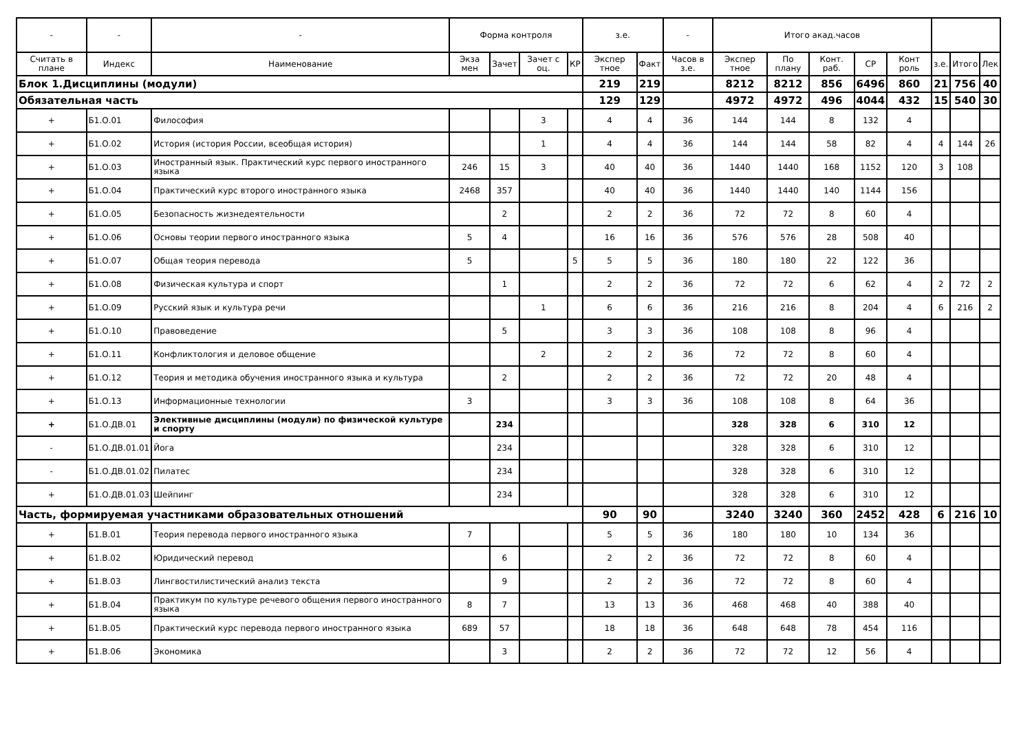| - | - | - | Форма контроля | | | | з.е. | | - | Итого акад.часов | | | | | | | |
| --- | --- | --- | --- | --- | --- | --- | --- | --- | --- | --- | --- | --- | --- | --- | --- | --- | --- |
| Считать в плане | Индекс | Наименование | Экза мен | Зачет | Зачет с оц. | КР | Экспер тное | Факт | Часов в з.е. | Экспер тное | По плану | Конт. раб. | СР | Конт роль | з.е. | Итого | Лек |
| Блок 1.Дисциплины (модули) | | | | | | | 219 | 219 | | 8212 | 8212 | 856 | 6496 | 860 | 21 | 756 | 40 |
| Обязательная часть | | | | | | | 129 | 129 | | 4972 | 4972 | 496 | 4044 | 432 | 15 | 540 | 30 |
| + | Б1.О.01 | Философия | | | 3 | | 4 | 4 | 36 | 144 | 144 | 8 | 132 | 4 | | | |
| + | Б1.О.02 | История (история России, всеобщая история) | | | 1 | | 4 | 4 | 36 | 144 | 144 | 58 | 82 | 4 | 4 | 144 | 26 |
| + | Б1.О.03 | Иностранный язык. Практический курс первого иностранного языка | 246 | 15 | 3 | | 40 | 40 | 36 | 1440 | 1440 | 168 | 1152 | 120 | 3 | 108 | |
| + | Б1.О.04 | Практический курс второго иностранного языка | 2468 | 357 | | | 40 | 40 | 36 | 1440 | 1440 | 140 | 1144 | 156 | | | |
| + | Б1.О.05 | Безопасность жизнедеятельности | | 2 | | | 2 | 2 | 36 | 72 | 72 | 8 | 60 | 4 | | | |
| + | Б1.О.06 | Основы теории первого иностранного языка | 5 | 4 | | | 16 | 16 | 36 | 576 | 576 | 28 | 508 | 40 | | | |
| + | Б1.О.07 | Общая теория перевода | 5 | | | 5 | 5 | 5 | 36 | 180 | 180 | 22 | 122 | 36 | | | |
| + | Б1.О.08 | Физическая культура и спорт | | 1 | | | 2 | 2 | 36 | 72 | 72 | 6 | 62 | 4 | 2 | 72 | 2 |
| + | Б1.О.09 | Русский язык и культура речи | | | 1 | | 6 | 6 | 36 | 216 | 216 | 8 | 204 | 4 | 6 | 216 | 2 |
| + | Б1.О.10 | Правоведение | | 5 | | | 3 | 3 | 36 | 108 | 108 | 8 | 96 | 4 | | | |
| + | Б1.О.11 | Конфликтология и деловое общение | | | 2 | | 2 | 2 | 36 | 72 | 72 | 8 | 60 | 4 | | | |
| + | Б1.О.12 | Теория и методика обучения иностранного языка и культура | | 2 | | | 2 | 2 | 36 | 72 | 72 | 20 | 48 | 4 | | | |
| + | Б1.О.13 | Информационные технологии | 3 | | | | 3 | 3 | 36 | 108 | 108 | 8 | 64 | 36 | | | |
| + | Б1.О.ДВ.01 | Элективные дисциплины (модули) по физической культуре и спорту | | 234 | | | | | | 328 | 328 | 6 | 310 | 12 | | | |
| - | Б1.О.ДВ.01.01 | Йога | | 234 | | | | | | 328 | 328 | 6 | 310 | 12 | | | |
| - | Б1.О.ДВ.01.02 | Пилатес | | 234 | | | | | | 328 | 328 | 6 | 310 | 12 | | | |
| + | Б1.О.ДВ.01.03 | Шейпинг | | 234 | | | | | | 328 | 328 | 6 | 310 | 12 | | | |
| Часть, формируемая участниками образовательных отношений | | | | | | | 90 | 90 | | 3240 | 3240 | 360 | 2452 | 428 | 6 | 216 | 10 |
| + | Б1.В.01 | Теория перевода первого иностранного языка | 7 | | | | 5 | 5 | 36 | 180 | 180 | 10 | 134 | 36 | | | |
| + | Б1.В.02 | Юридический перевод | | 6 | | | 2 | 2 | 36 | 72 | 72 | 8 | 60 | 4 | | | |
| + | Б1.В.03 | Лингвостилистический анализ текста | | 9 | | | 2 | 2 | 36 | 72 | 72 | 8 | 60 | 4 | | | |
| + | Б1.В.04 | Практикум по культуре речевого общения первого иностранного языка | 8 | 7 | | | 13 | 13 | 36 | 468 | 468 | 40 | 388 | 40 | | | |
| + | Б1.В.05 | Практический курс перевода первого иностранного языка | 689 | 57 | | | 18 | 18 | 36 | 648 | 648 | 78 | 454 | 116 | | | |
| + | Б1.В.06 | Экономика | | 3 | | | 2 | 2 | 36 | 72 | 72 | 12 | 56 | 4 | | | |